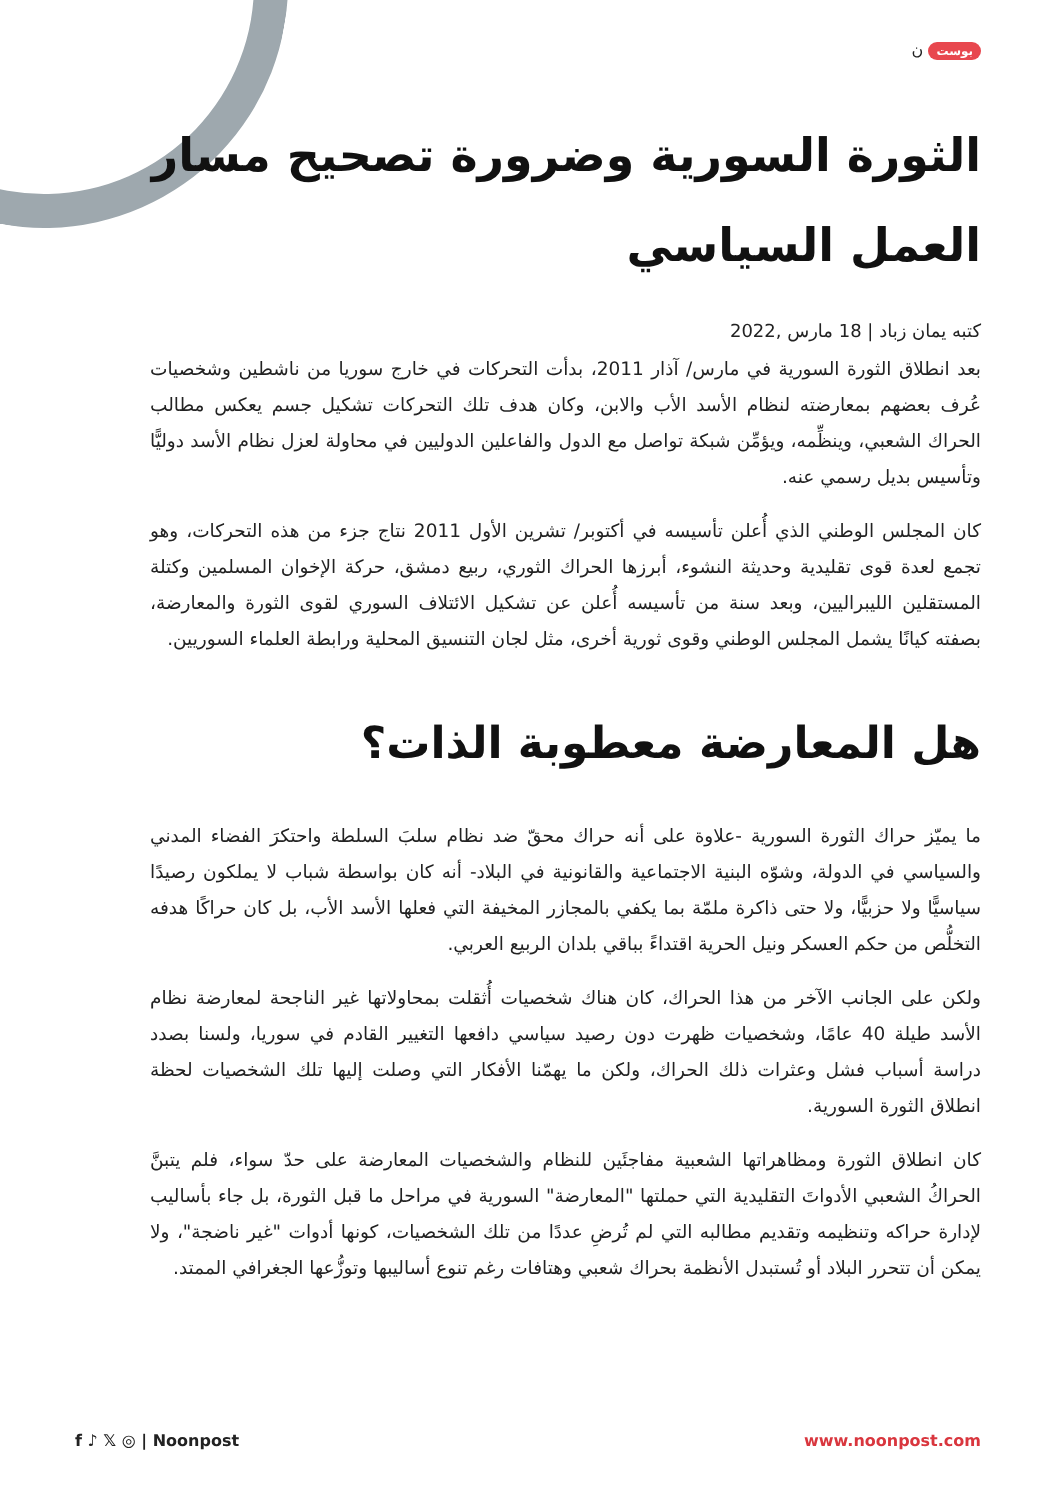بوست ن
الثورة السورية وضرورة تصحيح مسار العمل السياسي
كتبه يمان زباد | 18 مارس ,2022
بعد انطلاق الثورة السورية في مارس/ آذار 2011، بدأت التحركات في خارج سوريا من ناشطين وشخصيات عُرف بعضهم بمعارضته لنظام الأسد الأب والابن، وكان هدف تلك التحركات تشكيل جسم يعكس مطالب الحراك الشعبي، وينظِّمه، ويؤمِّن شبكة تواصل مع الدول والفاعلين الدوليين في محاولة لعزل نظام الأسد دوليًّا وتأسيس بديل رسمي عنه.
كان المجلس الوطني الذي أُعلن تأسيسه في أكتوبر/ تشرين الأول 2011 نتاج جزء من هذه التحركات، وهو تجمع لعدة قوى تقليدية وحديثة النشوء، أبرزها الحراك الثوري، ربيع دمشق، حركة الإخوان المسلمين وكتلة المستقلين الليبراليين، وبعد سنة من تأسيسه أُعلن عن تشكيل الائتلاف السوري لقوى الثورة والمعارضة، بصفته كيانًا يشمل المجلس الوطني وقوى ثورية أخرى، مثل لجان التنسيق المحلية ورابطة العلماء السوريين.
هل المعارضة معطوبة الذات؟
ما يميّز حراك الثورة السورية -علاوة على أنه حراك محقّ ضد نظام سلبَ السلطة واحتكرَ الفضاء المدني والسياسي في الدولة، وشوّه البنية الاجتماعية والقانونية في البلاد- أنه كان بواسطة شباب لا يملكون رصيدًا سياسيًّا ولا حزبيًّا، ولا حتى ذاكرة ملمّة بما يكفي بالمجازر المخيفة التي فعلها الأسد الأب، بل كان حراكًا هدفه التخلُّص من حكم العسكر ونيل الحرية اقتداءً بباقي بلدان الربيع العربي.
ولكن على الجانب الآخر من هذا الحراك، كان هناك شخصيات أُثقلت بمحاولاتها غير الناجحة لمعارضة نظام الأسد طيلة 40 عامًا، وشخصيات ظهرت دون رصيد سياسي دافعها التغيير القادم في سوريا، ولسنا بصدد دراسة أسباب فشل وعثرات ذلك الحراك، ولكن ما يهمّنا الأفكار التي وصلت إليها تلك الشخصيات لحظة انطلاق الثورة السورية.
كان انطلاق الثورة ومظاهراتها الشعبية مفاجئَين للنظام والشخصيات المعارضة على حدّ سواء، فلم يتبنَّ الحراكُ الشعبي الأدواتَ التقليدية التي حملتها "المعارضة" السورية في مراحل ما قبل الثورة، بل جاء بأساليب لإدارة حراكه وتنظيمه وتقديم مطالبه التي لم تُرضِ عددًا من تلك الشخصيات، كونها أدوات "غير ناضجة"، ولا يمكن أن تتحرر البلاد أو تُستبدل الأنظمة بحراك شعبي وهتافات رغم تنوع أساليبها وتوزُّعها الجغرافي الممتد.
f ♪ 𝕏 ◎ | Noonpost www.noonpost.com